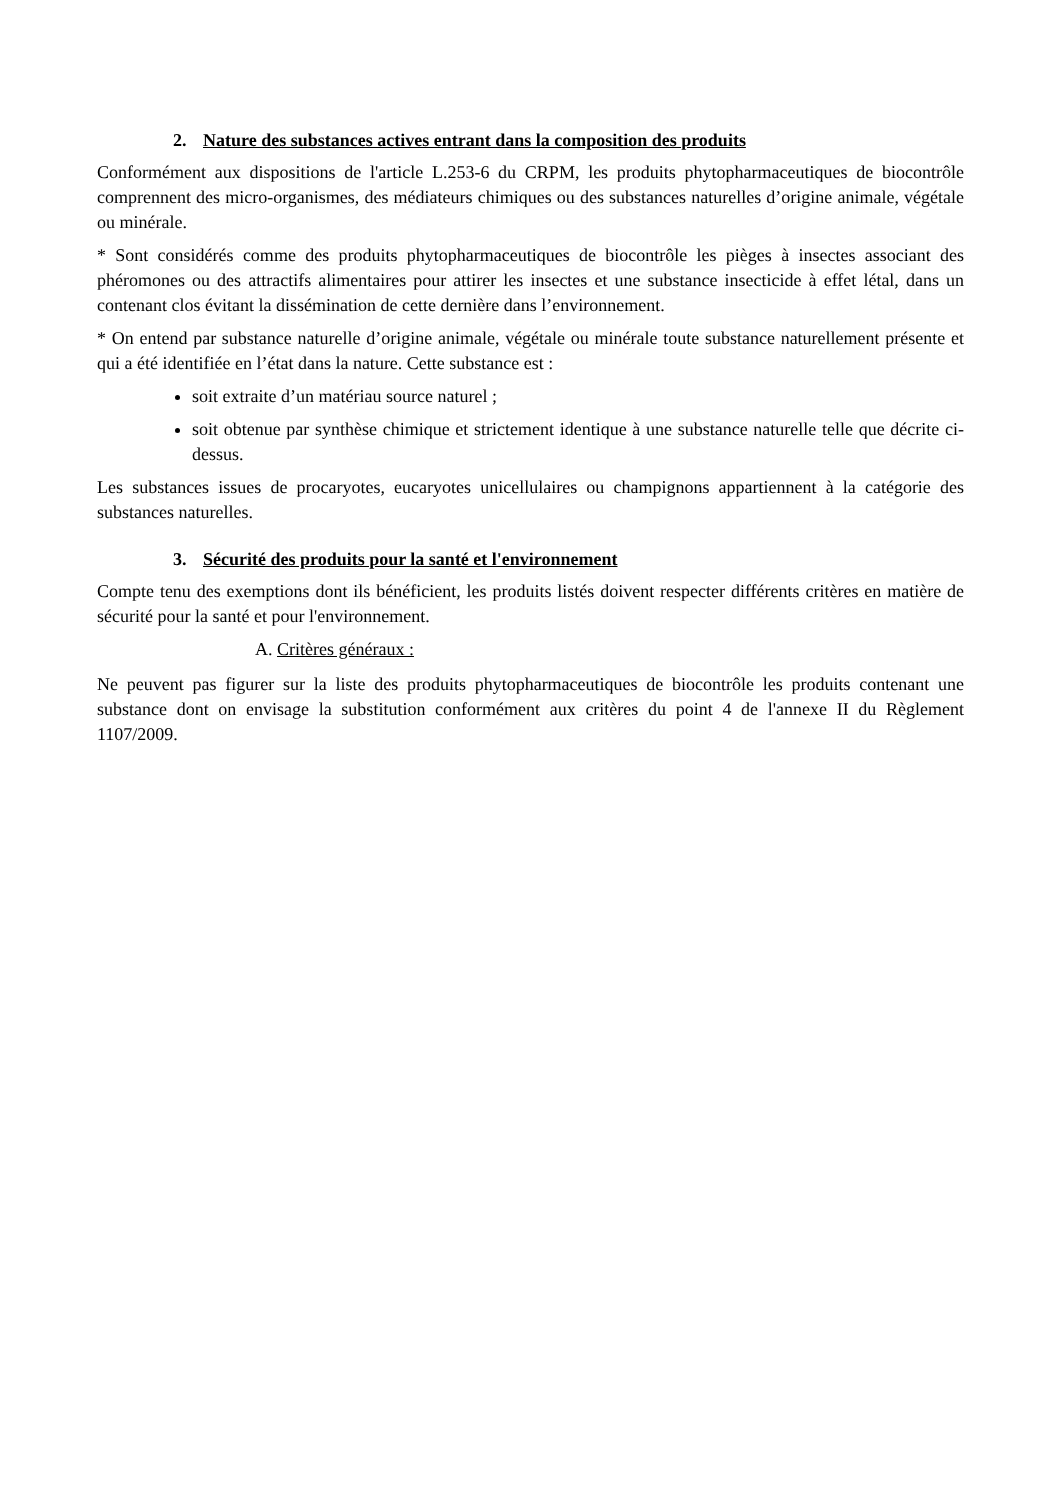2. Nature des substances actives entrant dans la composition des produits
Conformément aux dispositions de l'article L.253-6 du CRPM, les produits phytopharmaceutiques de biocontrôle comprennent des micro-organismes, des médiateurs chimiques ou des substances naturelles d’origine animale, végétale ou minérale.
* Sont considérés comme des produits phytopharmaceutiques de biocontrôle les pièges à insectes associant des phéromones ou des attractifs alimentaires pour attirer les insectes et une substance insecticide à effet létal, dans un contenant clos évitant la dissémination de cette dernière dans l’environnement.
* On entend par substance naturelle d’origine animale, végétale ou minérale toute substance naturellement présente et qui a été identifiée en l’état dans la nature. Cette substance est :
soit extraite d’un matériau source naturel ;
soit obtenue par synthèse chimique et strictement identique à une substance naturelle telle que décrite ci-dessus.
Les substances issues de procaryotes, eucaryotes unicellulaires ou champignons appartiennent à la catégorie des substances naturelles.
3. Sécurité des produits pour la santé et l'environnement
Compte tenu des exemptions dont ils bénéficient, les produits listés doivent respecter différents critères en matière de sécurité pour la santé et pour l'environnement.
A. Critères généraux :
Ne peuvent pas figurer sur la liste des produits phytopharmaceutiques de biocontrôle les produits contenant une substance dont on envisage la substitution conformément aux critères du point 4 de l'annexe II du Règlement 1107/2009.